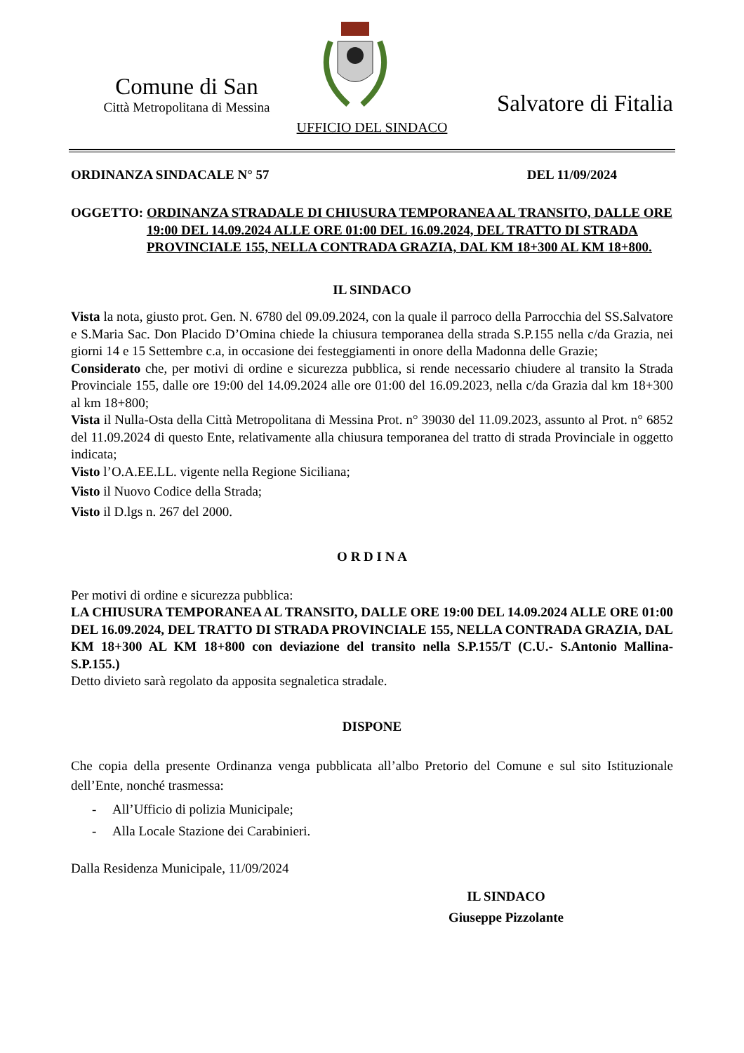Comune di San
Città Metropolitana di Messina
Salvatore di Fitalia
UFFICIO DEL SINDACO
ORDINANZA SINDACALE N° 57 DEL 11/09/2024
OGGETTO: ORDINANZA STRADALE DI CHIUSURA TEMPORANEA AL TRANSITO, DALLE ORE 19:00 DEL 14.09.2024 ALLE ORE 01:00 DEL 16.09.2024, DEL TRATTO DI STRADA PROVINCIALE 155, NELLA CONTRADA GRAZIA, DAL KM 18+300 AL KM 18+800.
IL SINDACO
Vista la nota, giusto prot. Gen. N. 6780 del 09.09.2024, con la quale il parroco della Parrocchia del SS.Salvatore e S.Maria Sac. Don Placido D’Omina chiede la chiusura temporanea della strada S.P.155 nella c/da Grazia, nei giorni 14 e 15 Settembre c.a, in occasione dei festeggiamenti in onore della Madonna delle Grazie;
Considerato che, per motivi di ordine e sicurezza pubblica, si rende necessario chiudere al transito la Strada Provinciale 155, dalle ore 19:00 del 14.09.2024 alle ore 01:00 del 16.09.2023, nella c/da Grazia dal km 18+300 al km 18+800;
Vista il Nulla-Osta della Città Metropolitana di Messina Prot. n° 39030 del 11.09.2023, assunto al Prot. n° 6852 del 11.09.2024 di questo Ente, relativamente alla chiusura temporanea del tratto di strada Provinciale in oggetto indicata;
Visto l’O.A.EE.LL. vigente nella Regione Siciliana;
Visto il Nuovo Codice della Strada;
Visto il D.lgs n. 267 del 2000.
O R D I N A
Per motivi di ordine e sicurezza pubblica:
LA CHIUSURA TEMPORANEA AL TRANSITO, DALLE ORE 19:00 DEL 14.09.2024 ALLE ORE 01:00 DEL 16.09.2024, DEL TRATTO DI STRADA PROVINCIALE 155, NELLA CONTRADA GRAZIA, DAL KM 18+300 AL KM 18+800 con deviazione del transito nella S.P.155/T (C.U.- S.Antonio Mallina- S.P.155.)
Detto divieto sarà regolato da apposita segnaletica stradale.
DISPONE
Che copia della presente Ordinanza venga pubblicata all’albo Pretorio del Comune e sul sito Istituzionale dell’Ente, nonché trasmessa:
- All’Ufficio di polizia Municipale;
- Alla Locale Stazione dei Carabinieri.
Dalla Residenza Municipale, 11/09/2024
IL SINDACO
Giuseppe Pizzolante